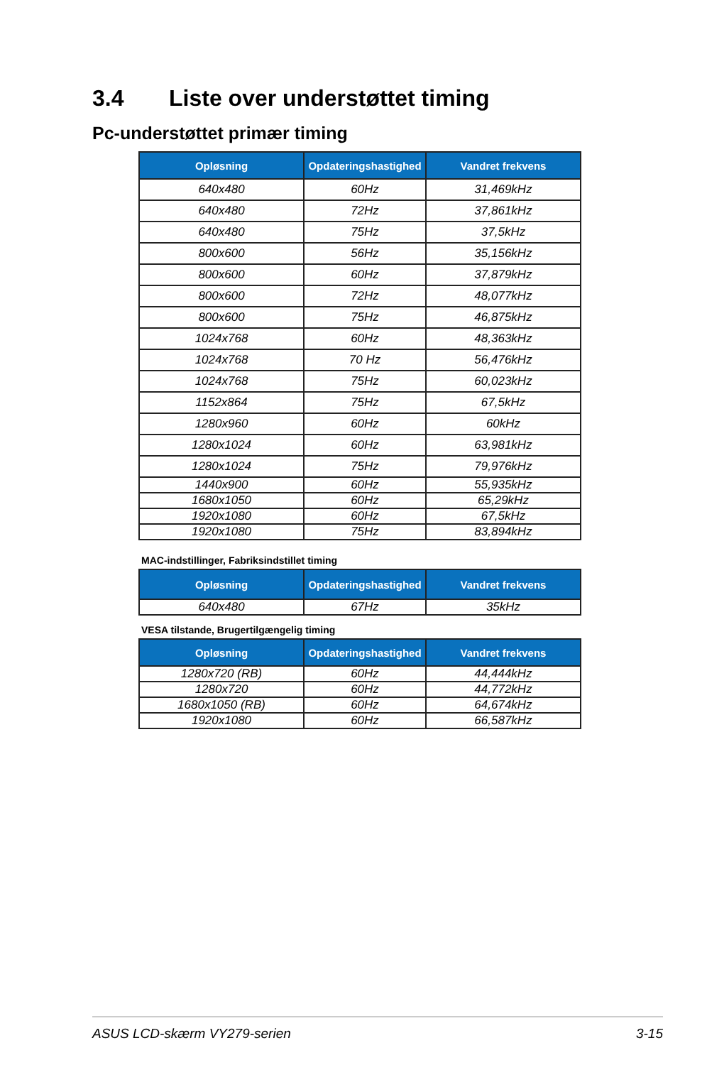3.4 Liste over understøttet timing
Pc-understøttet primær timing
| Opløsning | Opdateringshastighed | Vandret frekvens |
| --- | --- | --- |
| 640x480 | 60Hz | 31,469kHz |
| 640x480 | 72Hz | 37,861kHz |
| 640x480 | 75Hz | 37,5kHz |
| 800x600 | 56Hz | 35,156kHz |
| 800x600 | 60Hz | 37,879kHz |
| 800x600 | 72Hz | 48,077kHz |
| 800x600 | 75Hz | 46,875kHz |
| 1024x768 | 60Hz | 48,363kHz |
| 1024x768 | 70 Hz | 56,476kHz |
| 1024x768 | 75Hz | 60,023kHz |
| 1152x864 | 75Hz | 67,5kHz |
| 1280x960 | 60Hz | 60kHz |
| 1280x1024 | 60Hz | 63,981kHz |
| 1280x1024 | 75Hz | 79,976kHz |
| 1440x900 | 60Hz | 55,935kHz |
| 1680x1050 | 60Hz | 65,29kHz |
| 1920x1080 | 60Hz | 67,5kHz |
| 1920x1080 | 75Hz | 83,894kHz |
MAC-indstillinger, Fabriksindstillet timing
| Opløsning | Opdateringshastighed | Vandret frekvens |
| --- | --- | --- |
| 640x480 | 67Hz | 35kHz |
VESA tilstande, Brugertilgængelig timing
| Opløsning | Opdateringshastighed | Vandret frekvens |
| --- | --- | --- |
| 1280x720 (RB) | 60Hz | 44,444kHz |
| 1280x720 | 60Hz | 44,772kHz |
| 1680x1050 (RB) | 60Hz | 64,674kHz |
| 1920x1080 | 60Hz | 66,587kHz |
ASUS LCD-skærm VY279-serien 3-15